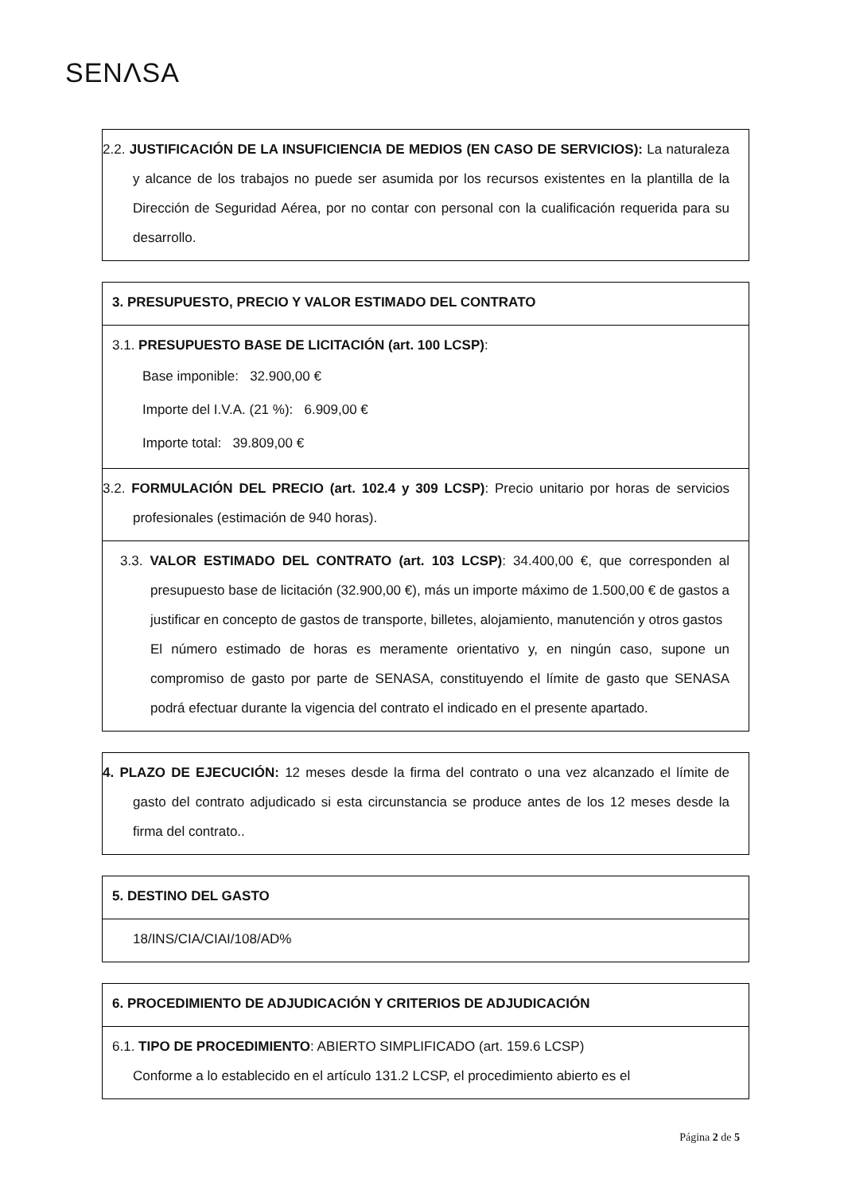SENΛSA
2.2. JUSTIFICACIÓN DE LA INSUFICIENCIA DE MEDIOS (EN CASO DE SERVICIOS): La naturaleza y alcance de los trabajos no puede ser asumida por los recursos existentes en la plantilla de la Dirección de Seguridad Aérea, por no contar con personal con la cualificación requerida para su desarrollo.
3. PRESUPUESTO, PRECIO Y VALOR ESTIMADO DEL CONTRATO
3.1. PRESUPUESTO BASE DE LICITACIÓN (art. 100 LCSP):
Base imponible: 32.900,00 €
Importe del I.V.A. (21 %): 6.909,00 €
Importe total: 39.809,00 €
3.2. FORMULACIÓN DEL PRECIO (art. 102.4 y 309 LCSP): Precio unitario por horas de servicios profesionales (estimación de 940 horas).
3.3. VALOR ESTIMADO DEL CONTRATO (art. 103 LCSP): 34.400,00 €, que corresponden al presupuesto base de licitación (32.900,00 €), más un importe máximo de 1.500,00 € de gastos a justificar en concepto de gastos de transporte, billetes, alojamiento, manutención y otros gastos
El número estimado de horas es meramente orientativo y, en ningún caso, supone un compromiso de gasto por parte de SENASA, constituyendo el límite de gasto que SENASA podrá efectuar durante la vigencia del contrato el indicado en el presente apartado.
4. PLAZO DE EJECUCIÓN: 12 meses desde la firma del contrato o una vez alcanzado el límite de gasto del contrato adjudicado si esta circunstancia se produce antes de los 12 meses desde la firma del contrato..
5. DESTINO DEL GASTO
18/INS/CIA/CIAI/108/AD%
6. PROCEDIMIENTO DE ADJUDICACIÓN Y CRITERIOS DE ADJUDICACIÓN
6.1. TIPO DE PROCEDIMIENTO: ABIERTO SIMPLIFICADO (art. 159.6 LCSP)
Conforme a lo establecido en el artículo 131.2 LCSP, el procedimiento abierto es el
Página 2 de 5